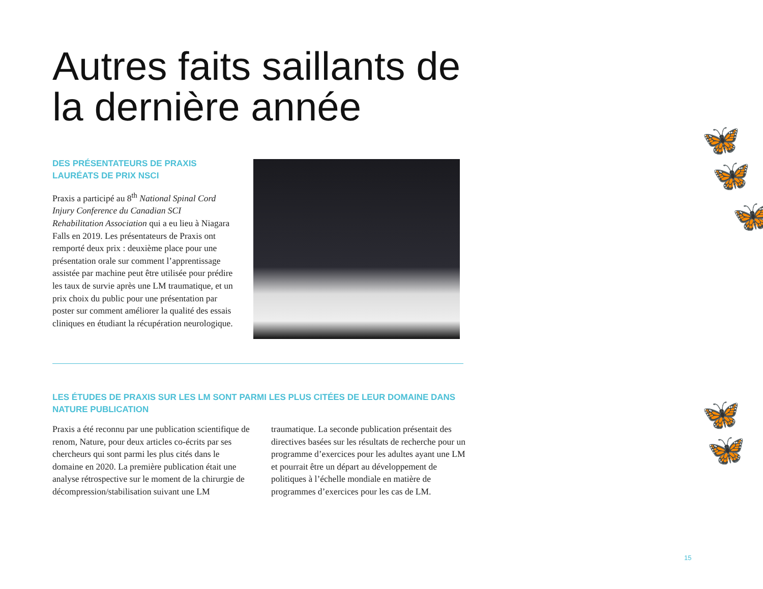Autres faits saillants de la dernière année
DES PRÉSENTATEURS DE PRAXIS LAURÉATS DE PRIX NSCI
Praxis a participé au 8<sup>th</sup> National Spinal Cord Injury Conference du Canadian SCI Rehabilitation Association qui a eu lieu à Niagara Falls en 2019. Les présentateurs de Praxis ont remporté deux prix : deuxième place pour une présentation orale sur comment l’apprentissage assistée par machine peut être utilisée pour prédire les taux de survie après une LM traumatique, et un prix choix du public pour une présentation par poster sur comment améliorer la qualité des essais cliniques en étudiant la récupération neurologique.
LES ÉTUDES DE PRAXIS SUR LES LM SONT PARMI LES PLUS CITÉES DE LEUR DOMAINE DANS NATURE PUBLICATION
Praxis a été reconnu par une publication scientifique de renom, Nature, pour deux articles co-écrits par ses chercheurs qui sont parmi les plus cités dans le domaine en 2020. La première publication était une analyse rétrospective sur le moment de la chirurgie de décompression/stabilisation suivant une LM
traumatique. La seconde publication présentait des directives basées sur les résultats de recherche pour un programme d’exercices pour les adultes ayant une LM et pourrait être un départ au développement de politiques à l’échelle mondiale en matière de programmes d’exercices pour les cas de LM.
🦋
🦋
🦋
🦋
🦋
15